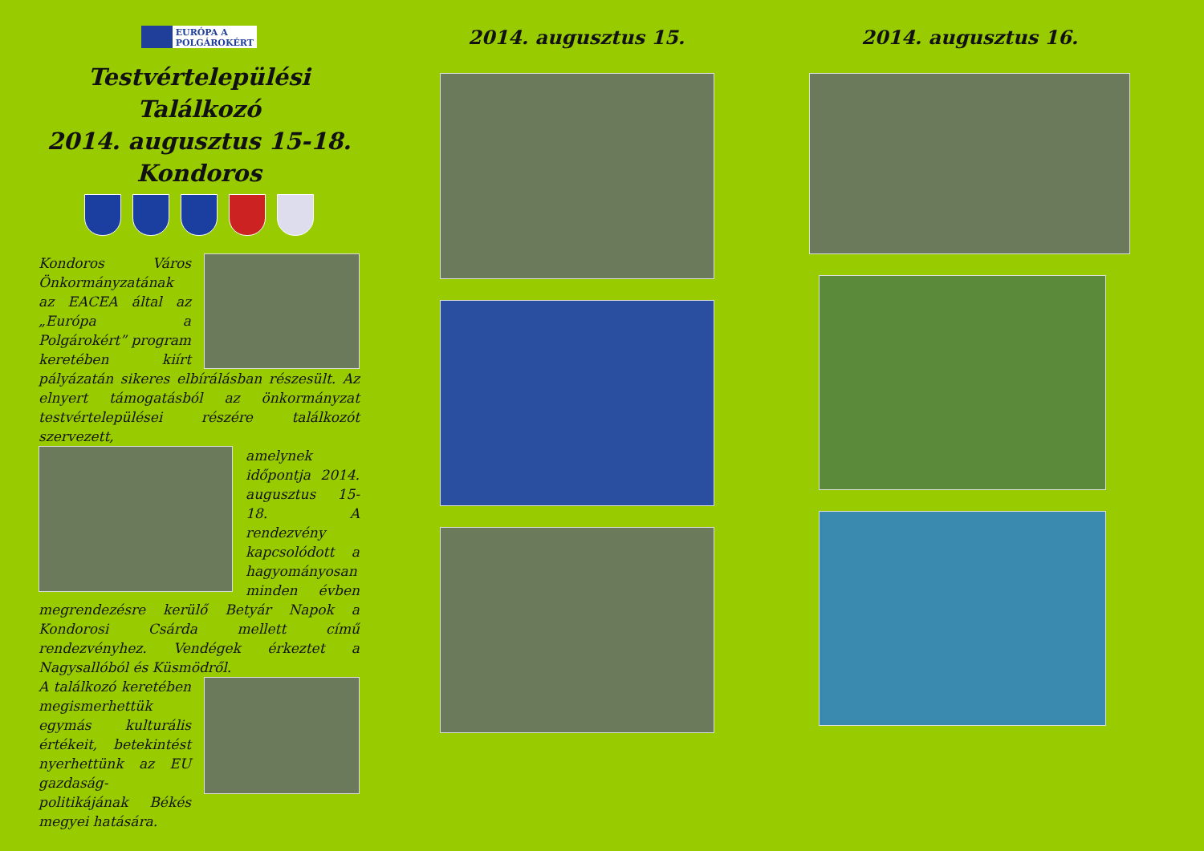EURÓPA A
POLGÁROKÉRT
Testvértelepülési Találkozó
2014. augusztus 15-18.
Kondoros
Kondoros Város Önkormányzatának az EACEA által az „Európa a Polgárokért” program keretében kiírt pályázatán sikeres elbírálásban részesült. Az elnyert támogatásból az önkormányzat testvértelepülései részére találkozót szervezett,
amelynek időpontja 2014. augusztus 15-18. A rendezvény kapcsolódott a hagyományosan minden évben megrendezésre kerülő Betyár Napok a Kondorosi Csárda mellett című rendezvényhez. Vendégek érkeztet a Nagysallóból és Küsmödről.
A találkozó keretében megismerhettük egymás kulturális értékeit, betekintést nyerhettünk az EU gazdaság-politikájának Békés megyei hatására.
2014. augusztus 15. 2014. augusztus 16.